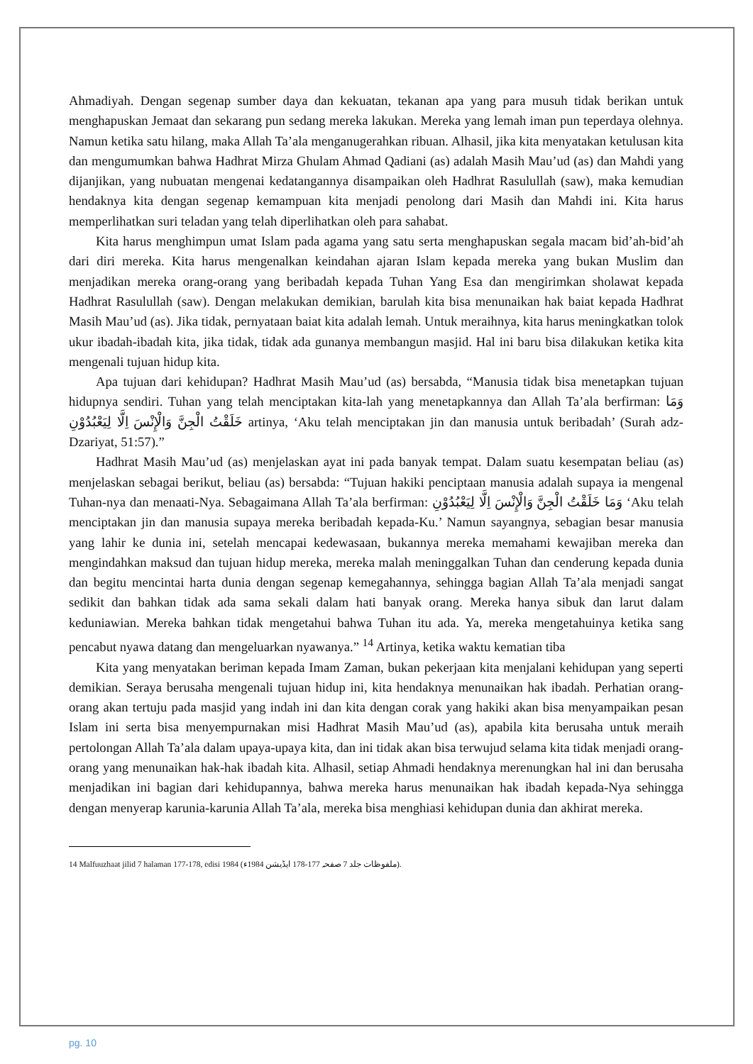Ahmadiyah. Dengan segenap sumber daya dan kekuatan, tekanan apa yang para musuh tidak berikan untuk menghapuskan Jemaat dan sekarang pun sedang mereka lakukan. Mereka yang lemah iman pun teperdaya olehnya. Namun ketika satu hilang, maka Allah Ta’ala menganugerahkan ribuan. Alhasil, jika kita menyatakan ketulusan kita dan mengumumkan bahwa Hadhrat Mirza Ghulam Ahmad Qadiani (as) adalah Masih Mau’ud (as) dan Mahdi yang dijanjikan, yang nubuatan mengenai kedatangannya disampaikan oleh Hadhrat Rasulullah (saw), maka kemudian hendaknya kita dengan segenap kemampuan kita menjadi penolong dari Masih dan Mahdi ini. Kita harus memperlihatkan suri teladan yang telah diperlihatkan oleh para sahabat.
Kita harus menghimpun umat Islam pada agama yang satu serta menghapuskan segala macam bid’ah-bid’ah dari diri mereka. Kita harus mengenalkan keindahan ajaran Islam kepada mereka yang bukan Muslim dan menjadikan mereka orang-orang yang beribadah kepada Tuhan Yang Esa dan mengirimkan sholawat kepada Hadhrat Rasulullah (saw). Dengan melakukan demikian, barulah kita bisa menunaikan hak baiat kepada Hadhrat Masih Mau’ud (as). Jika tidak, pernyataan baiat kita adalah lemah. Untuk meraihnya, kita harus meningkatkan tolok ukur ibadah-ibadah kita, jika tidak, tidak ada gunanya membangun masjid. Hal ini baru bisa dilakukan ketika kita mengenali tujuan hidup kita.
Apa tujuan dari kehidupan? Hadhrat Masih Mau’ud (as) bersabda, “Manusia tidak bisa menetapkan tujuan hidupnya sendiri. Tuhan yang telah menciptakan kita-lah yang menetapkannya dan Allah Ta’ala berfirman: وَمَا خَلَقْتُ الْجِنَّ وَالْإِنْسَ اِلَّا لِيَعْبُدُوْنِ artinya, ‘Aku telah menciptakan jin dan manusia untuk beribadah’ (Surah adz-Dzariyat, 51:57).”
Hadhrat Masih Mau’ud (as) menjelaskan ayat ini pada banyak tempat. Dalam suatu kesempatan beliau (as) menjelaskan sebagai berikut, beliau (as) bersabda: “Tujuan hakiki penciptaan manusia adalah supaya ia mengenal Tuhan-nya dan menaati-Nya. Sebagaimana Allah Ta’ala berfirman: وَمَا خَلَقْتُ الْجِنَّ وَالْإِنْسَ اِلَّا لِيَعْبُدُوْنِ ‘Aku telah menciptakan jin dan manusia supaya mereka beribadah kepada-Ku.’ Namun sayangnya, sebagian besar manusia yang lahir ke dunia ini, setelah mencapai kedewasaan, bukannya mereka memahami kewajiban mereka dan mengindahkan maksud dan tujuan hidup mereka, mereka malah meninggalkan Tuhan dan cenderung kepada dunia dan begitu mencintai harta dunia dengan segenap kemegahannya, sehingga bagian Allah Ta’ala menjadi sangat sedikit dan bahkan tidak ada sama sekali dalam hati banyak orang. Mereka hanya sibuk dan larut dalam keduniawian. Mereka bahkan tidak mengetahui bahwa Tuhan itu ada. Ya, mereka mengetahuinya ketika sang pencabut nyawa datang dan mengeluarkan nyawanya.” <sup>14</sup> Artinya, ketika waktu kematian tiba
Kita yang menyatakan beriman kepada Imam Zaman, bukan pekerjaan kita menjalani kehidupan yang seperti demikian. Seraya berusaha mengenali tujuan hidup ini, kita hendaknya menunaikan hak ibadah. Perhatian orang-orang akan tertuju pada masjid yang indah ini dan kita dengan corak yang hakiki akan bisa menyampaikan pesan Islam ini serta bisa menyempurnakan misi Hadhrat Masih Mau’ud (as), apabila kita berusaha untuk meraih pertolongan Allah Ta’ala dalam upaya-upaya kita, dan ini tidak akan bisa terwujud selama kita tidak menjadi orang-orang yang menunaikan hak-hak ibadah kita. Alhasil, setiap Ahmadi hendaknya merenungkan hal ini dan berusaha menjadikan ini bagian dari kehidupannya, bahwa mereka harus menunaikan hak ibadah kepada-Nya sehingga dengan menyerap karunia-karunia Allah Ta’ala, mereka bisa menghiasi kehidupan dunia dan akhirat mereka.
14 Malfuuzhaat jilid 7 halaman 177-178, edisi 1984 (ملفوظات جلد 7 صفحہ 177-178 ایڈیشن 1984ء).
pg. 10